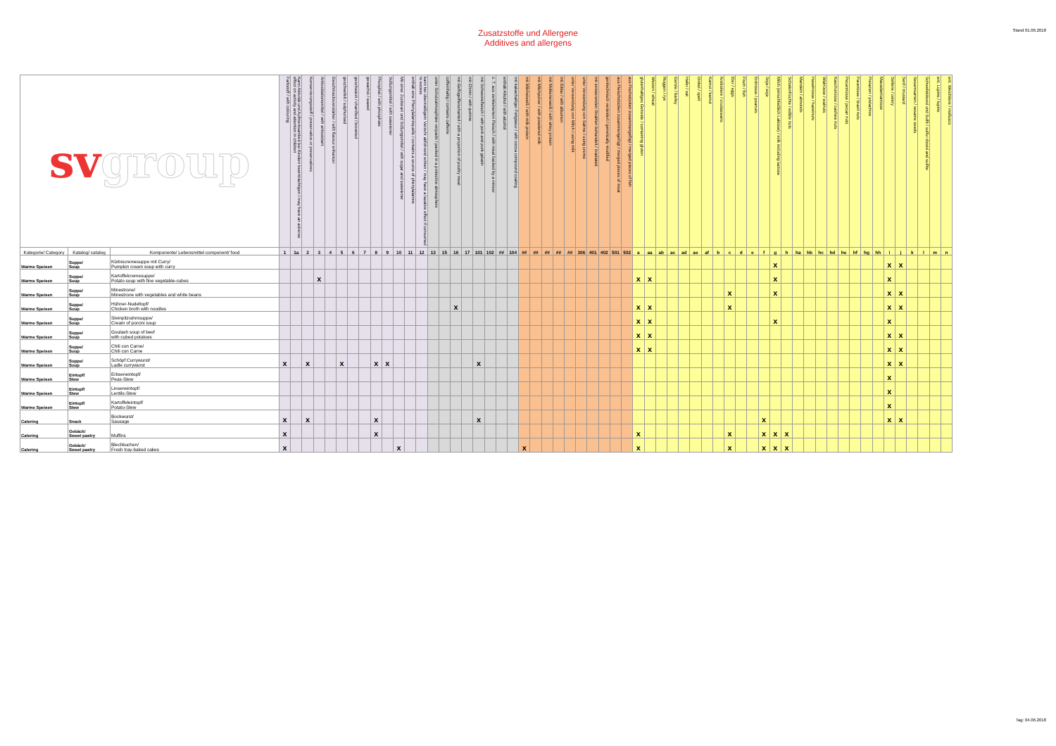Zusatzstoffe und Allergene
Additives and allergens
Stand 01.06.2018
| sv group | | | Farbstoff / with colouring | Kann Aktivität und Aufmerksamkeit bei Kindern beeinträchtigen / may have an adverse effect on activity and attention in children | Konservierungsstoff / preservative or preservatives | Antioxidationsmittel / with antioxidant | Geschmacksverstärker / with flavour enhancer | geschwefelt / sulphurised | geschwärzt / charrified / browned | gewachst / waxed | Phosphat / with phosphate | Süßungsmittel / with sweetener | Mit einer Zuckerart und Süßungsmittel / with sugar and sweetener | enthält eine Phenylalaninquelle / contains a source of phenylalanine | kann bei übermäßigem Verzehr abführend wirken / may have a laxative effect if consumed to excess | unter Schutzatmosphäre verpackt / packed in a protective atmosphere | coffeinhaltig / contains caffeine | mit Geflügelfleischanteil / with a proportion of poultry meat | mit Chinin / with quinine | mit Schweinefleisch / with pork and pork gelatin | z. T. aus zerkleinertem Fleisch / with meat hacked by a mincer | enthält Alkohol / with alcohol | mit kakaohaltiger Fettglasur / with cocoa compound coating | mit Milcheiweiß / with milk protein | mit Milchpulver / with powdered milk | mit Molkeneiweiß / with whey protein | mit Eiklar / with albumen | unter Verwendung von Milch / using milk | unter Verwendung von Sahne / using creme | mit ionisierenden Strahlen behandelt / irradiated | gentechnisch verändert / genetically modified | aus Fleischstücken zusammengefügt / merged pieces of meat | aus Fischstücken zusammengefügt / merged pieces of fish | glutenhaltiges Getreide / containing gluten | Weizen / wheat | Roggen / rye | Gerste / barley | Hafer / oat | Dinkel / spelt | Kamut / kamut | Krebstiere / crustaceans | Eier / eggs | Fisch / fish | Erdnüsse / peanuts | Soja / soja | Milch (einschließlich Laktose) / milk including lactose | Schalenfrüchte / edible nuts | Mandeln / almonds | Haselnüsse / hazelnuts | Walnüsse / walnuts | Kaschunüsse / cashew nuts | Pecannüsse / pecan nuts | Paranüsse / brazil nuts | Pistazien / pistachios | Macadamianüsse | Sellerie / celery | Senf / mustard | Sesamsamen / sesame seeds | Schwefeldioxid und Sulfit / sulfur dioxid and sulfite | ent. Lupine / lupine | ent. Weichtiere / molluscs |
| --- | --- | --- | --- | --- | --- | --- | --- | --- | --- | --- | --- | --- | --- | --- | --- | --- | --- | --- | --- | --- | --- | --- | --- | --- | --- | --- | --- | --- | --- | --- | --- | --- | --- | --- | --- | --- | --- | --- | --- | --- | --- | --- | --- | --- | --- | --- | --- | --- | --- | --- | --- | --- | --- | --- | --- | --- | --- | --- | --- | --- | --- |
| Kategorie/ Category | Katalog/ catalog | Komponente/ Lebensmittel component/ food | 1 | 1a | 2 | 3 | 4 | 5 | 6 | 7 | 8 | 9 | 10 | 11 | 12 | 13 | 15 | 16 | 17 | 101 | 102 | ## | 104 | ## | ## | ## | ## | ## | 306 | 401 | 402 | 501 | 502 | a | aa | ab | ac | ad | ae | af | b | c | d | e | f | g | h | ha | hb | hc | hd | he | hf | hg | hh | i | j | k | l | m | n |
| Warme Speisen | Suppe/ Soup | Kürbiscremesuppe mit Curry/ Pumpkin cream soup with curry | | | | | | | | | | | | | | | | | | | | | | | | | | | | | | | | | | | | | | | | | | | | x | | | | | | | | | | x | x | | | | |
| Warme Speisen | Suppe/ Soup | Kartoffelcremesuppe/ Potato soup with fine vegetable-cubes | | | | x | | | | | | | | | | | | | | | | | | | | | | | | | | | | x | x | | | | | | | | | | | x | | | | | | | | | | x | | | | | |
| Warme Speisen | Suppe/ Soup | Minestrone/ Minestrone with vegetables and white beans | | | | | | | | | | | | | | | | | | | | | | | | | | | | | | | | | | | | | | | | x | | | | x | | | | | | | | | | x | x | | | | |
| Warme Speisen | Suppe/ Soup | Hühner-Nudeltopf/ Chicken broth with noodles | | | | | | | | | | | | | | | | x | | | | | | | | | | | | | | | | x | x | | | | | | | x | | | | | | | | | | | | | | x | x | | | | |
| Warme Speisen | Suppe/ Soup | Steinpilzrahmsuppe/ Cream of porcini soup | | | | | | | | | | | | | | | | | | | | | | | | | | | | | | | | x | x | | | | | | | | | | | x | | | | | | | | | | x | | | | | |
| Warme Speisen | Suppe/ Soup | Goulash soup of beef with cubed potatoes | | | | | | | | | | | | | | | | | | | | | | | | | | | | | | | | x | x | | | | | | | | | | | | | | | | | | | | | x | x | | | | |
| Warme Speisen | Suppe/ Soup | Chili con Carne/ Chili con Carne | | | | | | | | | | | | | | | | | | | | | | | | | | | | | | | | x | x | | | | | | | | | | | | | | | | | | | | | x | x | | | | |
| Warme Speisen | Suppe/ Soup | Schöpf Currywurst/ Ladle currywurst | x | | x | | | x | | | x | x | | | | | | | | x | | | | | | | | | | | | | | | | | | | | | | | | | | | | | | | | | | | | x | x | | | | |
| Warme Speisen | Eintopf/ Stew | Erbseneintopf/ Peas-Stew | | | | | | | | | | | | | | | | | | | | | | | | | | | | | | | | | | | | | | | | | | | | | | | | | | | | | | x | | | | | |
| Warme Speisen | Eintopf/ Stew | Linseneintopf/ Lentils-Stew | | | | | | | | | | | | | | | | | | | | | | | | | | | | | | | | | | | | | | | | | | | | | | | | | | | | | | x | | | | | |
| Warme Speisen | Eintopf/ Stew | Kartoffeleintopf/ Potato-Stew | | | | | | | | | | | | | | | | | | | | | | | | | | | | | | | | | | | | | | | | | | | | | | | | | | | | | | x | | | | | |
| Catering | Snack | Bockwurst/ Sausage | x | | x | | | | | | x | | | | | | | | | x | | | | | | | | | | | | | | | | | | | | | | | | | x | | | | | | | | | | | x | x | | | | |
| Catering | Gebäck/ Sweet pastry | Muffins | x | | | | | | | | x | | | | | | | | | | | | | | | | | | | | | | | x | | | | | | | | x | | | x | x | x | | | | | | | | | | | | | | |
| Catering | Gebäck/ Sweet pastry | Blechkuchen/ Fresh tray-baked cakes | x | | | | | | | | | | x | | | | | | | | | | | x | | | | | | | | | | x | | | | | | | | x | | | x | x | x | | | | | | | | | | | | | | |
Tag: 04.06.2018